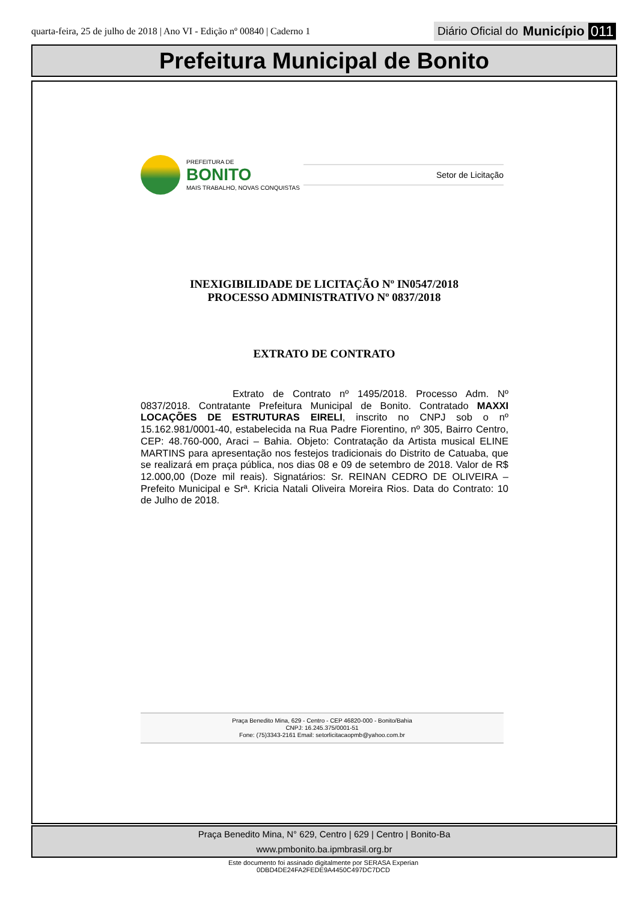quarta-feira, 25 de julho de 2018 | Ano VI - Edição nº 00840 | Caderno 1
Diário Oficial do Município 011
Prefeitura Municipal de Bonito
PREFEITURA DE
BONITO
MAIS TRABALHO, NOVAS CONQUISTAS
Setor de Licitação
INEXIGIBILIDADE DE LICITAÇÃO Nº IN0547/2018
PROCESSO ADMINISTRATIVO Nº 0837/2018
EXTRATO DE CONTRATO
Extrato de Contrato nº 1495/2018. Processo Adm. Nº 0837/2018. Contratante Prefeitura Municipal de Bonito. Contratado MAXXI LOCAÇÕES DE ESTRUTURAS EIRELI, inscrito no CNPJ sob o nº 15.162.981/0001-40, estabelecida na Rua Padre Fiorentino, nº 305, Bairro Centro, CEP: 48.760-000, Araci – Bahia. Objeto: Contratação da Artista musical ELINE MARTINS para apresentação nos festejos tradicionais do Distrito de Catuaba, que se realizará em praça pública, nos dias 08 e 09 de setembro de 2018. Valor de R$ 12.000,00 (Doze mil reais). Signatários: Sr. REINAN CEDRO DE OLIVEIRA – Prefeito Municipal e Srª. Kricia Natali Oliveira Moreira Rios. Data do Contrato: 10 de Julho de 2018.
Praça Benedito Mina, 629 - Centro - CEP 46820-000 - Bonito/Bahia
CNPJ: 16.245.375/0001-51
Fone: (75)3343-2161 Email: setorlicitacaopmb@yahoo.com.br
Praça Benedito Mina, N° 629, Centro | 629 | Centro | Bonito-Ba
www.pmbonito.ba.ipmbrasil.org.br
Este documento foi assinado digitalmente por SERASA Experian
0DBD4DE24FA2FEDE9A4450C497DC7DCD